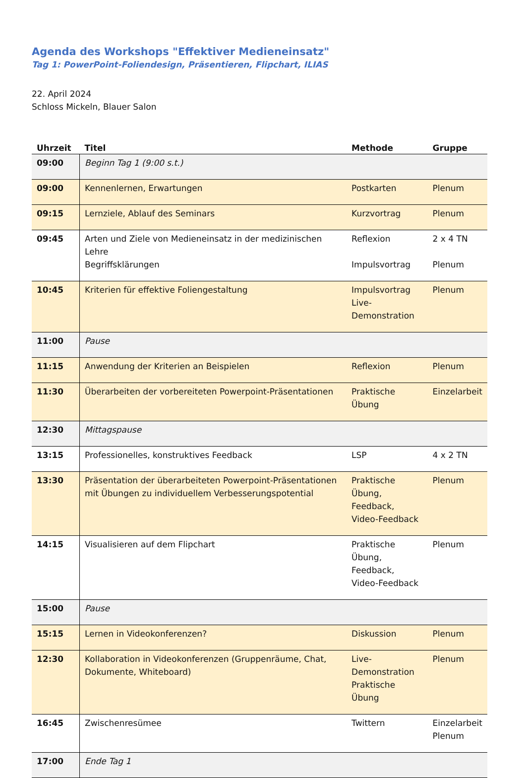Agenda des Workshops "Effektiver Medieneinsatz"
Tag 1: PowerPoint-Foliendesign, Präsentieren, Flipchart, ILIAS
22. April 2024
Schloss Mickeln, Blauer Salon
| Uhrzeit | Titel | Methode | Gruppe |
| --- | --- | --- | --- |
| 09:00 | Beginn Tag 1 (9:00 s.t.) | | |
| 09:00 | Kennenlernen, Erwartungen | Postkarten | Plenum |
| 09:15 | Lernziele, Ablauf des Seminars | Kurzvortrag | Plenum |
| 09:45 | Arten und Ziele von Medieneinsatz in der medizinischen Lehre Begriffsklärungen | Reflexion Impulsvortrag | 2 x 4 TN Plenum |
| 10:45 | Kriterien für effektive Foliengestaltung | Impulsvortrag Live-Demonstration | Plenum |
| 11:00 | Pause | | |
| 11:15 | Anwendung der Kriterien an Beispielen | Reflexion | Plenum |
| 11:30 | Überarbeiten der vorbereiteten Powerpoint-Präsentationen | Praktische Übung | Einzelarbeit |
| 12:30 | Mittagspause | | |
| 13:15 | Professionelles, konstruktives Feedback | LSP | 4 x 2 TN |
| 13:30 | Präsentation der überarbeiteten Powerpoint-Präsentationen mit Übungen zu individuellem Verbesserungspotential | Praktische Übung, Feedback, Video-Feedback | Plenum |
| 14:15 | Visualisieren auf dem Flipchart | Praktische Übung, Feedback, Video-Feedback | Plenum |
| 15:00 | Pause | | |
| 15:15 | Lernen in Videokonferenzen? | Diskussion | Plenum |
| 12:30 | Kollaboration in Videokonferenzen (Gruppenräume, Chat, Dokumente, Whiteboard) | Live-Demonstration Praktische Übung | Plenum |
| 16:45 | Zwischenresümee | Twittern | Einzelarbeit Plenum |
| 17:00 | Ende Tag 1 | | |